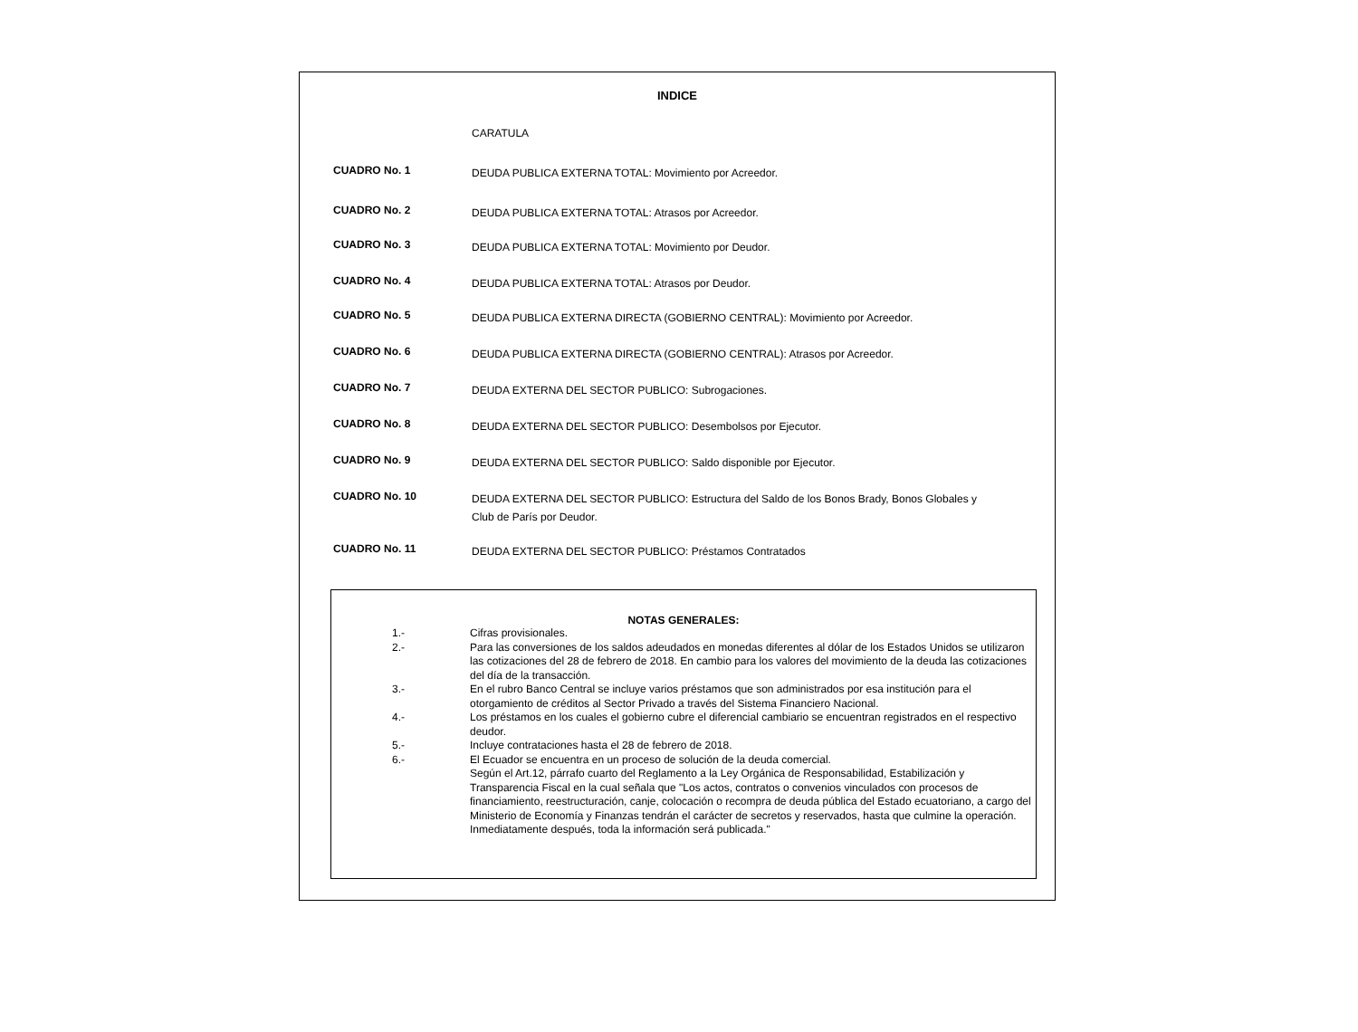INDICE
CARATULA
CUADRO No. 1
DEUDA PUBLICA EXTERNA TOTAL: Movimiento por Acreedor.
CUADRO No. 2
DEUDA PUBLICA EXTERNA TOTAL: Atrasos por Acreedor.
CUADRO No. 3
DEUDA PUBLICA EXTERNA TOTAL: Movimiento por Deudor.
CUADRO No. 4
DEUDA PUBLICA EXTERNA TOTAL: Atrasos por Deudor.
CUADRO No. 5
DEUDA PUBLICA EXTERNA DIRECTA (GOBIERNO CENTRAL): Movimiento por Acreedor.
CUADRO No. 6
DEUDA PUBLICA EXTERNA DIRECTA (GOBIERNO CENTRAL): Atrasos por Acreedor.
CUADRO No. 7
DEUDA EXTERNA DEL SECTOR PUBLICO: Subrogaciones.
CUADRO No. 8
DEUDA EXTERNA DEL SECTOR PUBLICO: Desembolsos por Ejecutor.
CUADRO No. 9
DEUDA EXTERNA DEL SECTOR PUBLICO: Saldo disponible por Ejecutor.
CUADRO No. 10
DEUDA EXTERNA DEL SECTOR PUBLICO: Estructura del Saldo de los Bonos Brady, Bonos Globales y Club de París por Deudor.
CUADRO No. 11
DEUDA EXTERNA DEL SECTOR PUBLICO: Préstamos Contratados
NOTAS GENERALES:
1.- Cifras provisionales.
2.- Para las conversiones de los saldos adeudados en monedas diferentes al dólar de los Estados Unidos se utilizaron las cotizaciones del 28 de febrero de 2018. En cambio para los valores del movimiento de la deuda las cotizaciones del día de la transacción.
3.- En el rubro Banco Central se incluye varios préstamos que son administrados por esa institución para el otorgamiento de créditos al Sector Privado a través del Sistema Financiero Nacional.
4.- Los préstamos en los cuales el gobierno cubre el diferencial cambiario se encuentran registrados en el respectivo deudor.
5.- Incluye contrataciones hasta el 28 de febrero de 2018.
6.- El Ecuador se encuentra en un proceso de solución de la deuda comercial.
Según el Art.12, párrafo cuarto del Reglamento a la Ley Orgánica de Responsabilidad, Estabilización y Transparencia Fiscal en la cual señala que "Los actos, contratos o convenios vinculados con procesos de financiamiento, reestructuración, canje, colocación o recompra de deuda pública del Estado ecuatoriano, a cargo del Ministerio de Economía y Finanzas tendrán el carácter de secretos y reservados, hasta que culmine la operación. Inmediatamente después, toda la información será publicada."